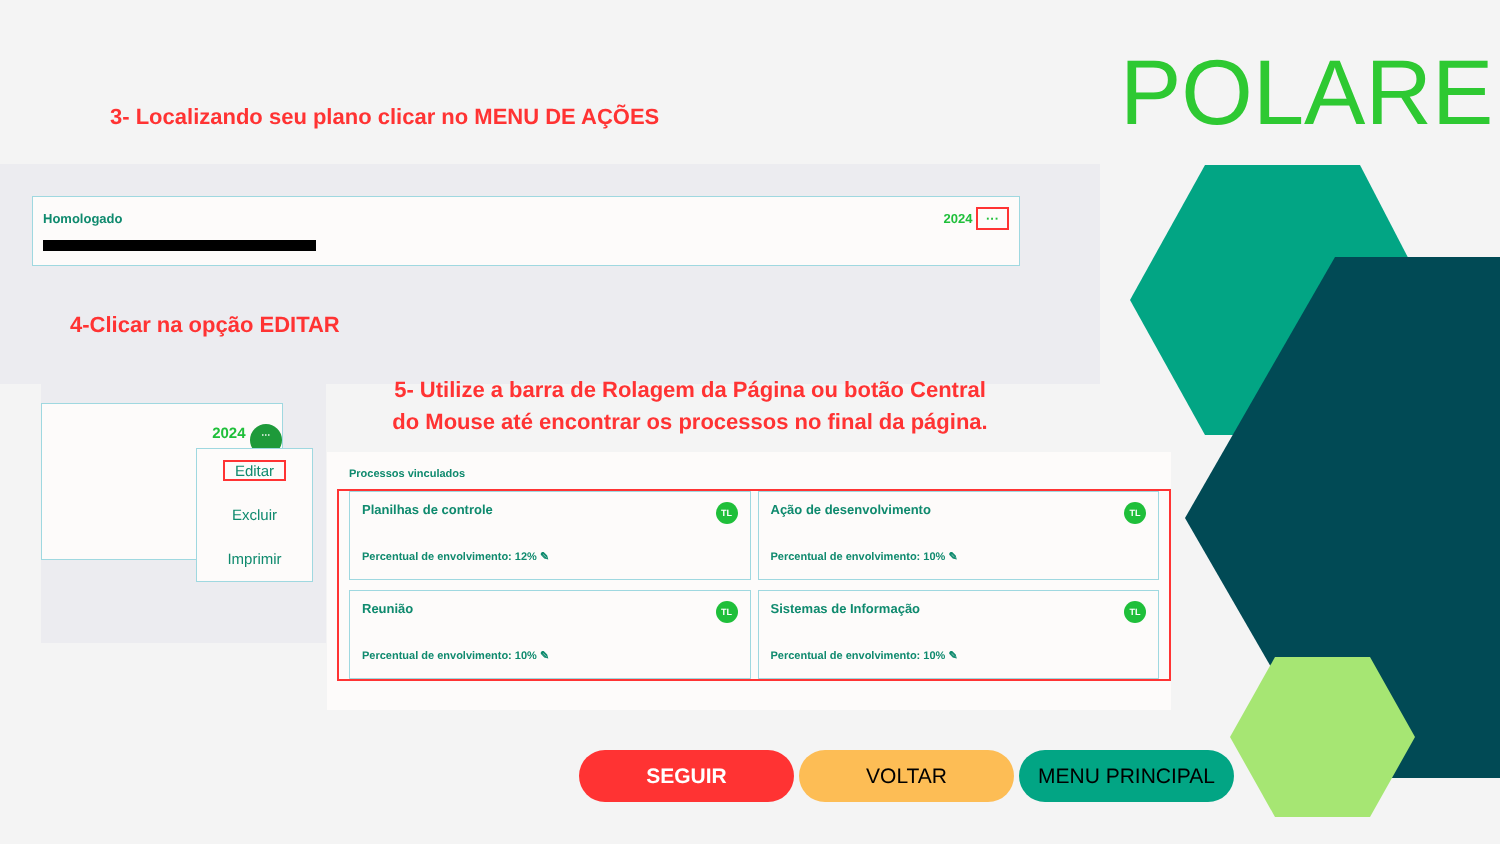POLARE
3- Localizando seu plano clicar no MENU DE AÇÕES
Homologado 2024 ···
4-Clicar na opção EDITAR
2024 ···
Editar
Excluir
Imprimir
5- Utilize a barra de Rolagem da Página ou botão Central do Mouse até encontrar os processos no final da página.
Processos vinculados
Planilhas de controle TL
Percentual de envolvimento: 12% ✎
Ação de desenvolvimento TL
Percentual de envolvimento: 10% ✎
Reunião TL
Percentual de envolvimento: 10% ✎
Sistemas de Informação TL
Percentual de envolvimento: 10% ✎
SEGUIR VOLTAR MENU PRINCIPAL